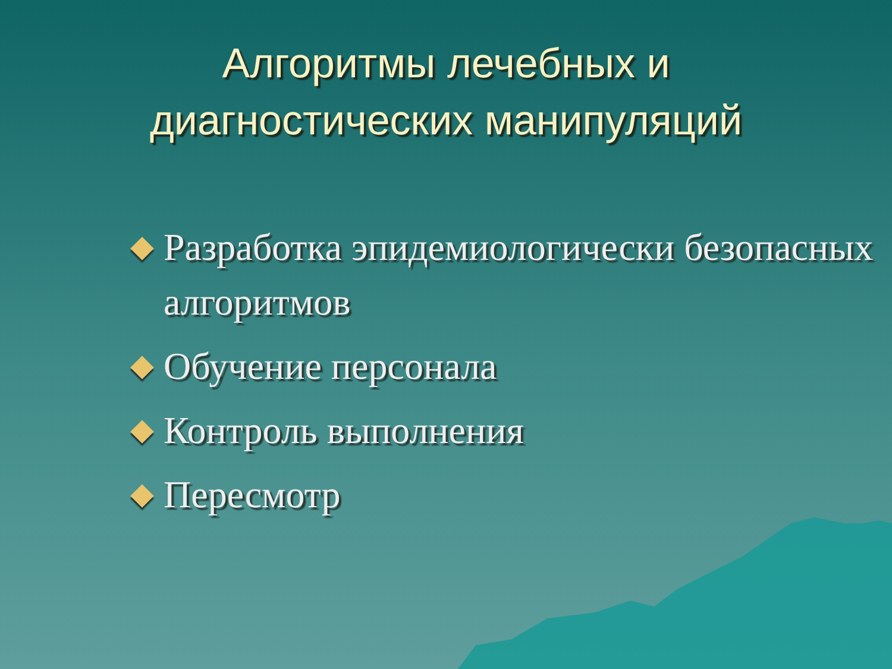Алгоритмы лечебных и
диагностических манипуляций
Разработка эпидемиологически безопасных алгоритмов
Обучение персонала
Контроль выполнения
Пересмотр